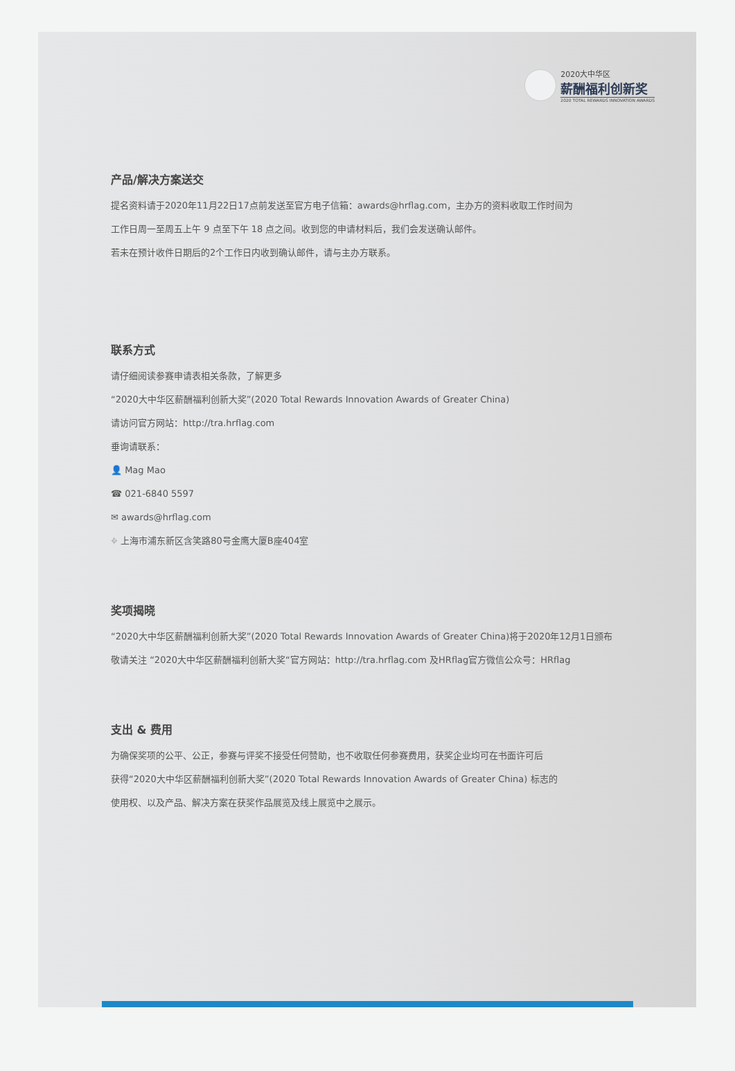2020大中华区
薪酬福利创新奖
2020 TOTAL REWARDS INNOVATION AWARDS
产品/解决方案送交
提名资料请于2020年11月22日17点前发送至官方电子信箱：awards@hrflag.com，主办方的资料收取工作时间为
工作日周一至周五上午 9 点至下午 18 点之间。收到您的申请材料后，我们会发送确认邮件。
若未在预计收件日期后的2个工作日内收到确认邮件，请与主办方联系。
联系方式
请仔细阅读参赛申请表相关条款，了解更多
“2020大中华区薪酬福利创新大奖”(2020 Total Rewards Innovation Awards of Greater China)
请访问官方网站：http://tra.hrflag.com
垂询请联系：
👤 Mag Mao
☎ 021-6840 5597
✉ awards@hrflag.com
⌖ 上海市浦东新区含笑路80号金鹰大厦B座404室
奖项揭晓
“2020大中华区薪酬福利创新大奖”(2020 Total Rewards Innovation Awards of Greater China)将于2020年12月1日颁布
敬请关注 “2020大中华区薪酬福利创新大奖“官方网站：http://tra.hrflag.com 及HRflag官方微信公众号：HRflag
支出 & 费用
为确保奖项的公平、公正，参赛与评奖不接受任何赞助，也不收取任何参赛费用，获奖企业均可在书面许可后
获得“2020大中华区薪酬福利创新大奖”(2020 Total Rewards Innovation Awards of Greater China) 标志的
使用权、以及产品、解决方案在获奖作品展览及线上展览中之展示。